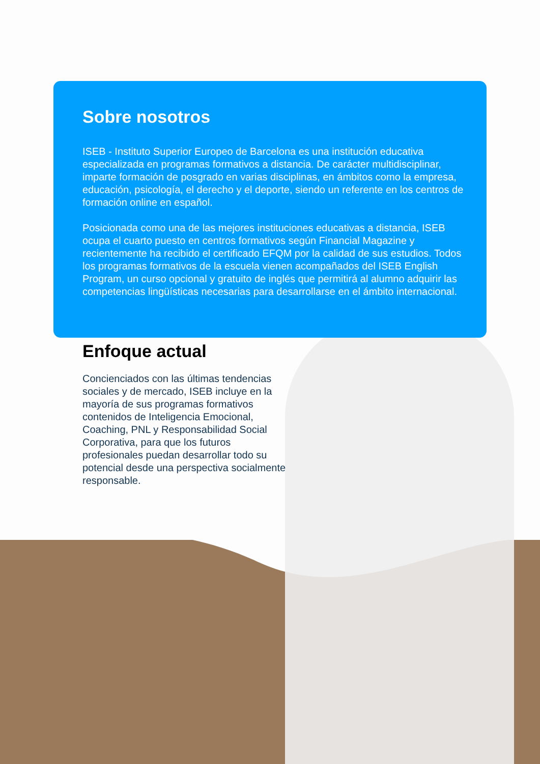Sobre nosotros
ISEB - Instituto Superior Europeo de Barcelona es una institución educativa especializada en programas formativos a distancia. De carácter multidisciplinar, imparte formación de posgrado en varias disciplinas, en ámbitos como la empresa, educación, psicología, el derecho y el deporte, siendo un referente en los centros de formación online en español.
Posicionada como una de las mejores instituciones educativas a distancia, ISEB ocupa el cuarto puesto en centros formativos según Financial Magazine y recientemente ha recibido el certificado EFQM por la calidad de sus estudios. Todos los programas formativos de la escuela vienen acompañados del ISEB English Program, un curso opcional y gratuito de inglés que permitirá al alumno adquirir las competencias lingüísticas necesarias para desarrollarse en el ámbito internacional.
Enfoque actual
Concienciados con las últimas tendencias sociales y de mercado, ISEB incluye en la mayoría de sus programas formativos contenidos de Inteligencia Emocional, Coaching, PNL y Responsabilidad Social Corporativa, para que los futuros profesionales puedan desarrollar todo su potencial desde una perspectiva socialmente responsable.